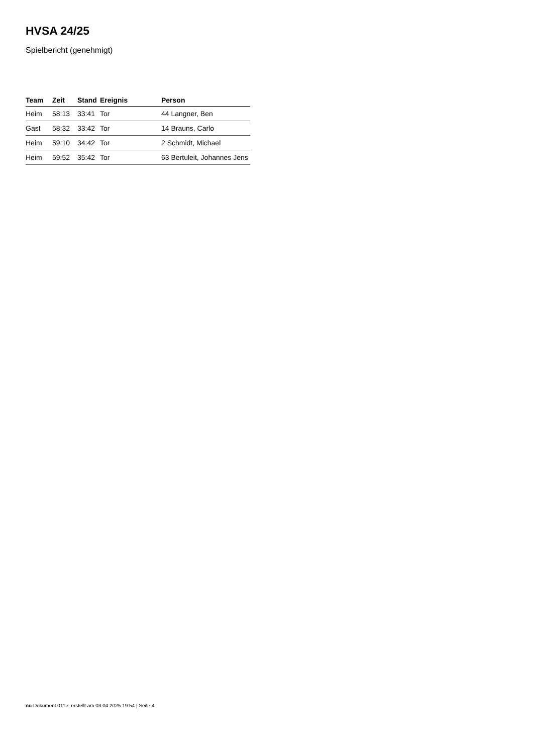HVSA 24/25
Spielbericht (genehmigt)
| Team | Zeit | Stand | Ereignis | Person |
| --- | --- | --- | --- | --- |
| Heim | 58:13 | 33:41 | Tor | 44 Langner, Ben |
| Gast | 58:32 | 33:42 | Tor | 14 Brauns, Carlo |
| Heim | 59:10 | 34:42 | Tor | 2 Schmidt, Michael |
| Heim | 59:52 | 35:42 | Tor | 63 Bertuleit, Johannes Jens |
nu.Dokument 011e, erstellt am 03.04.2025 19:54 | Seite 4